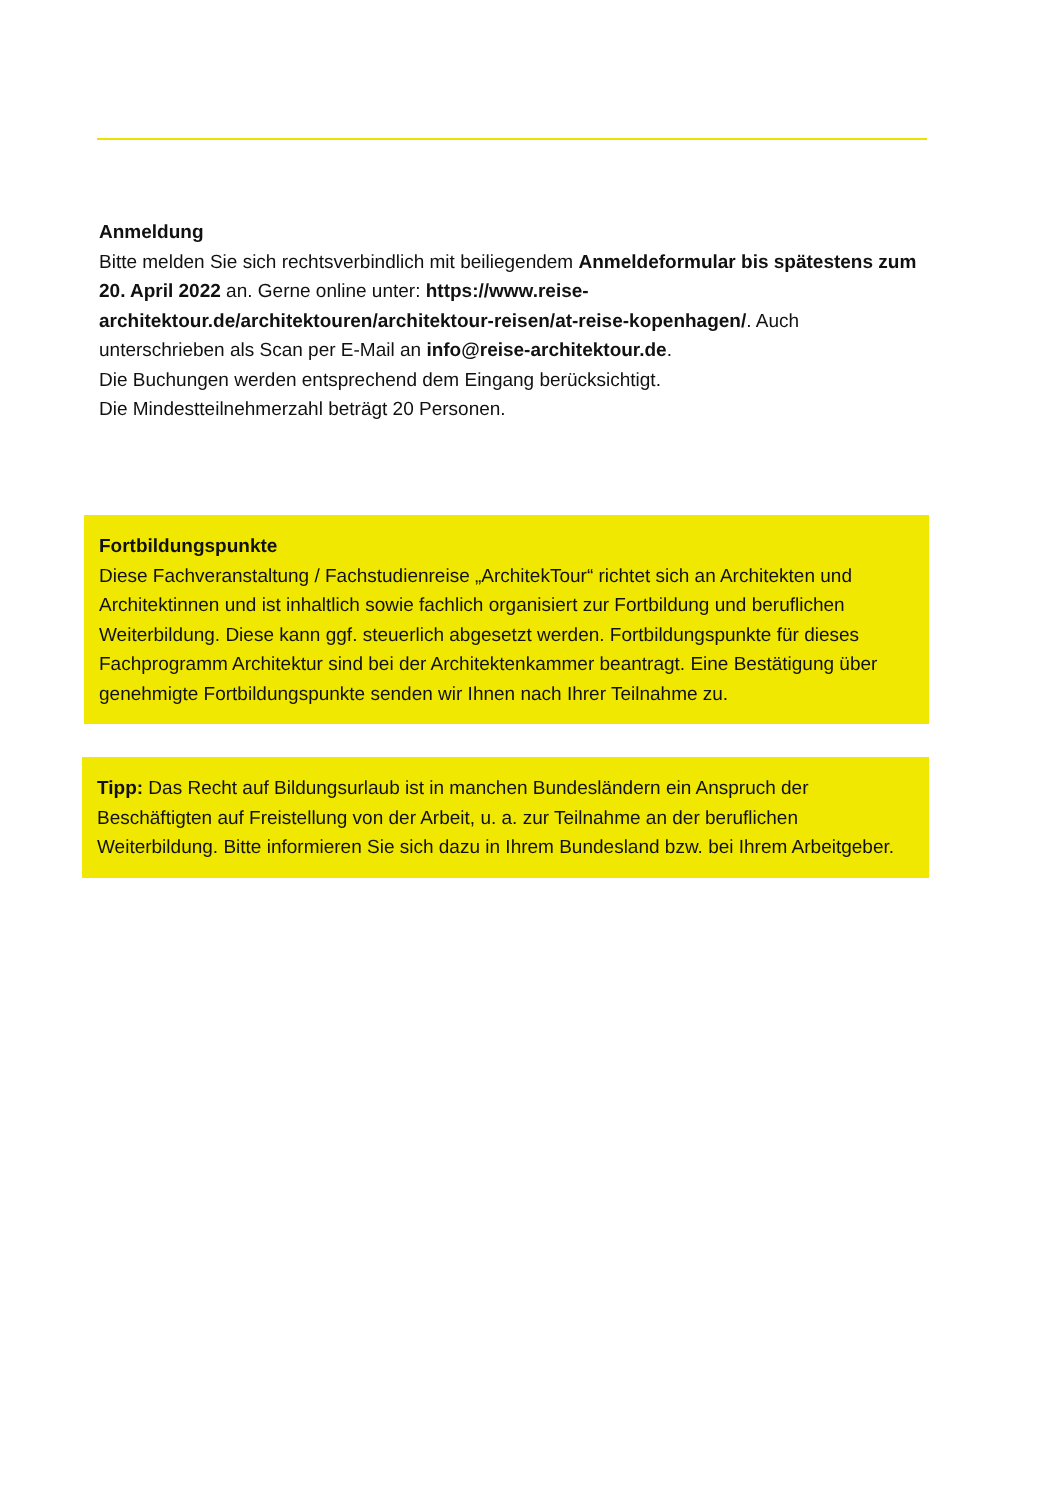Anmeldung
Bitte melden Sie sich rechtsverbindlich mit beiliegendem Anmeldeformular bis spätestens zum 20. April 2022 an. Gerne online unter: https://www.reise-architektour.de/architektouren/architektour-reisen/at-reise-kopenhagen/. Auch unterschrieben als Scan per E-Mail an info@reise-architektour.de.
Die Buchungen werden entsprechend dem Eingang berücksichtigt.
Die Mindestteilnehmerzahl beträgt 20 Personen.
Fortbildungspunkte
Diese Fachveranstaltung / Fachstudienreise „ArchitekTour“ richtet sich an Architekten und Architektinnen und ist inhaltlich sowie fachlich organisiert zur Fortbildung und beruflichen Weiterbildung. Diese kann ggf. steuerlich abgesetzt werden. Fortbildungspunkte für dieses Fachprogramm Architektur sind bei der Architektenkammer beantragt. Eine Bestätigung über genehmigte Fortbildungspunkte senden wir Ihnen nach Ihrer Teilnahme zu.
Tipp: Das Recht auf Bildungsurlaub ist in manchen Bundesländern ein Anspruch der Beschäftigten auf Freistellung von der Arbeit, u. a. zur Teilnahme an der beruflichen Weiterbildung. Bitte informieren Sie sich dazu in Ihrem Bundesland bzw. bei Ihrem Arbeitgeber.